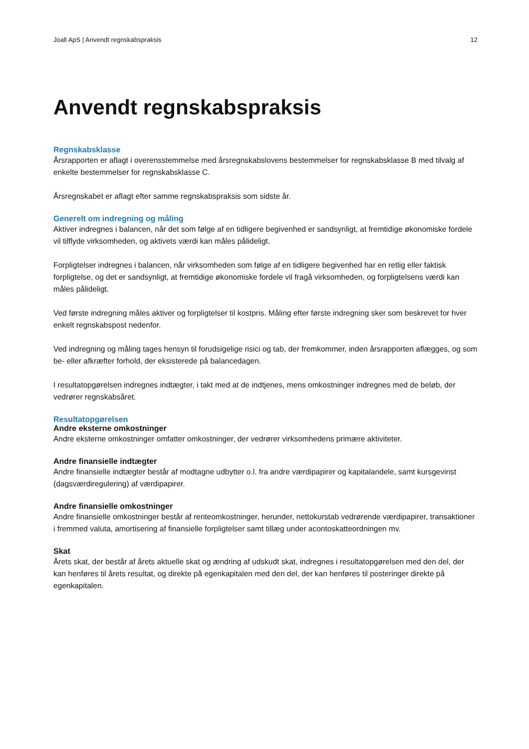Joall ApS | Anvendt regnskabspraksis 12
Anvendt regnskabspraksis
Regnskabsklasse
Årsrapporten er aflagt i overensstemmelse med årsregnskabslovens bestemmelser for regnskabsklasse B med tilvalg af enkelte bestemmelser for regnskabsklasse C.
Årsregnskabet er aflagt efter samme regnskabspraksis som sidste år.
Generelt om indregning og måling
Aktiver indregnes i balancen, når det som følge af en tidligere begivenhed er sandsynligt, at fremtidige økonomiske fordele vil tilflyde virksomheden, og aktivets værdi kan måles pålideligt.
Forpligtelser indregnes i balancen, når virksomheden som følge af en tidligere begivenhed har en retlig eller faktisk forpligtelse, og det er sandsynligt, at fremtidige økonomiske fordele vil fragå virksomheden, og forpligtelsens værdi kan måles pålideligt.
Ved første indregning måles aktiver og forpligtelser til kostpris. Måling efter første indregning sker som beskrevet for hver enkelt regnskabspost nedenfor.
Ved indregning og måling tages hensyn til forudsigelige risici og tab, der fremkommer, inden årsrapporten aflægges, og som be- eller afkræfter forhold, der eksisterede på balancedagen.
I resultatopgørelsen indregnes indtægter, i takt med at de indtjenes, mens omkostninger indregnes med de beløb, der vedrører regnskabsåret.
Resultatopgørelsen
Andre eksterne omkostninger
Andre eksterne omkostninger omfatter omkostninger, der vedrører virksomhedens primære aktiviteter.
Andre finansielle indtægter
Andre finansielle indtægter består af modtagne udbytter o.l. fra andre værdipapirer og kapitalandele, samt kursgevinst (dagsværdiregulering) af værdipapirer.
Andre finansielle omkostninger
Andre finansielle omkostninger består af renteomkostninger, herunder, nettokurstab vedrørende værdipapirer, transaktioner i fremmed valuta, amortisering af finansielle forpligtelser samt tillæg under acontoskatteordningen mv.
Skat
Årets skat, der består af årets aktuelle skat og ændring af udskudt skat, indregnes i resultatopgørelsen med den del, der kan henføres til årets resultat, og direkte på egenkapitalen med den del, der kan henføres til posteringer direkte på egenkapitalen.